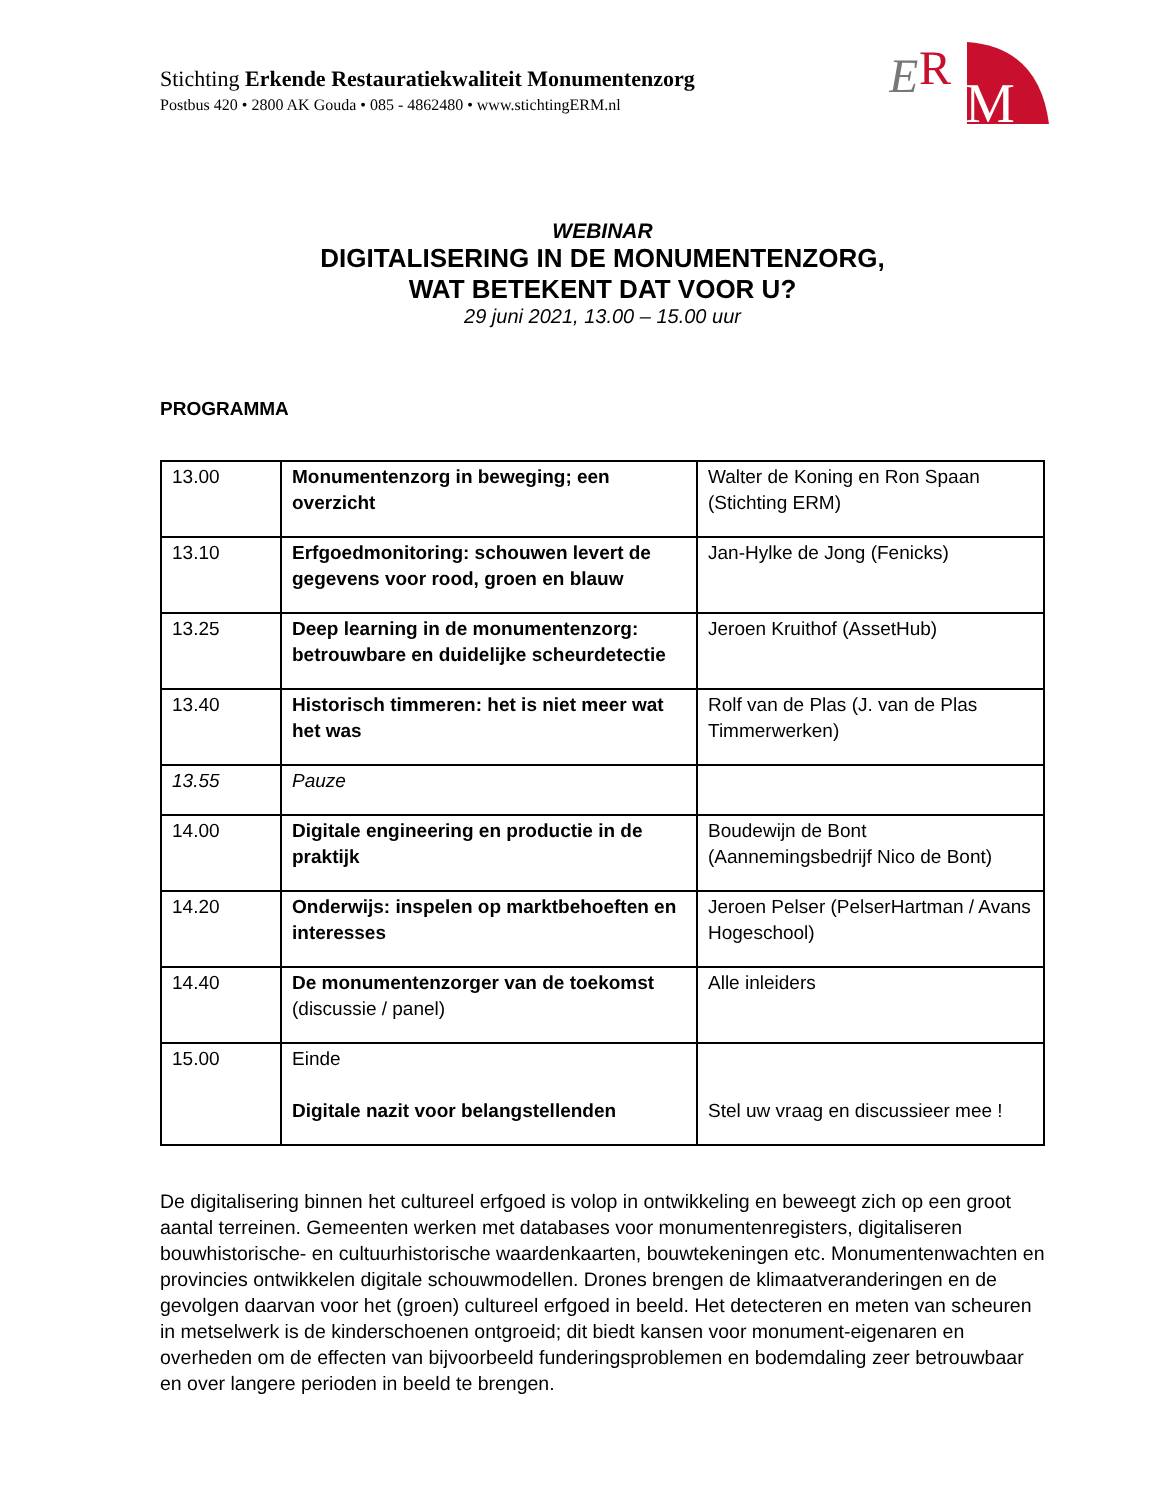E
R
M
Stichting Erkende Restauratiekwaliteit Monumentenzorg
Postbus 420 • 2800 AK Gouda • 085 - 4862480 • www.stichtingERM.nl
WEBINAR
DIGITALISERING IN DE MONUMENTENZORG,
WAT BETEKENT DAT VOOR U?
29 juni 2021, 13.00 – 15.00 uur
PROGRAMMA
| 13.00 | Monumentenzorg in beweging; een overzicht | Walter de Koning en Ron Spaan (Stichting ERM) |
| 13.10 | Erfgoedmonitoring: schouwen levert de gegevens voor rood, groen en blauw | Jan-Hylke de Jong (Fenicks) |
| 13.25 | Deep learning in de monumentenzorg: betrouwbare en duidelijke scheurdetectie | Jeroen Kruithof (AssetHub) |
| 13.40 | Historisch timmeren: het is niet meer wat het was | Rolf van de Plas (J. van de Plas Timmerwerken) |
| 13.55 | Pauze | |
| 14.00 | Digitale engineering en productie in de praktijk | Boudewijn de Bont (Aannemingsbedrijf Nico de Bont) |
| 14.20 | Onderwijs: inspelen op marktbehoeften en interesses | Jeroen Pelser (PelserHartman / Avans Hogeschool) |
| 14.40 | De monumentenzorger van de toekomst (discussie / panel) | Alle inleiders |
| 15.00 | Einde Digitale nazit voor belangstellenden | Stel uw vraag en discussieer mee ! |
De digitalisering binnen het cultureel erfgoed is volop in ontwikkeling en beweegt zich op een groot aantal terreinen. Gemeenten werken met databases voor monumentenregisters, digitaliseren bouwhistorische- en cultuurhistorische waardenkaarten, bouwtekeningen etc. Monumentenwachten en provincies ontwikkelen digitale schouwmodellen. Drones brengen de klimaatveranderingen en de gevolgen daarvan voor het (groen) cultureel erfgoed in beeld. Het detecteren en meten van scheuren in metselwerk is de kinderschoenen ontgroeid; dit biedt kansen voor monument-eigenaren en overheden om de effecten van bijvoorbeeld funderingsproblemen en bodemdaling zeer betrouwbaar en over langere perioden in beeld te brengen.